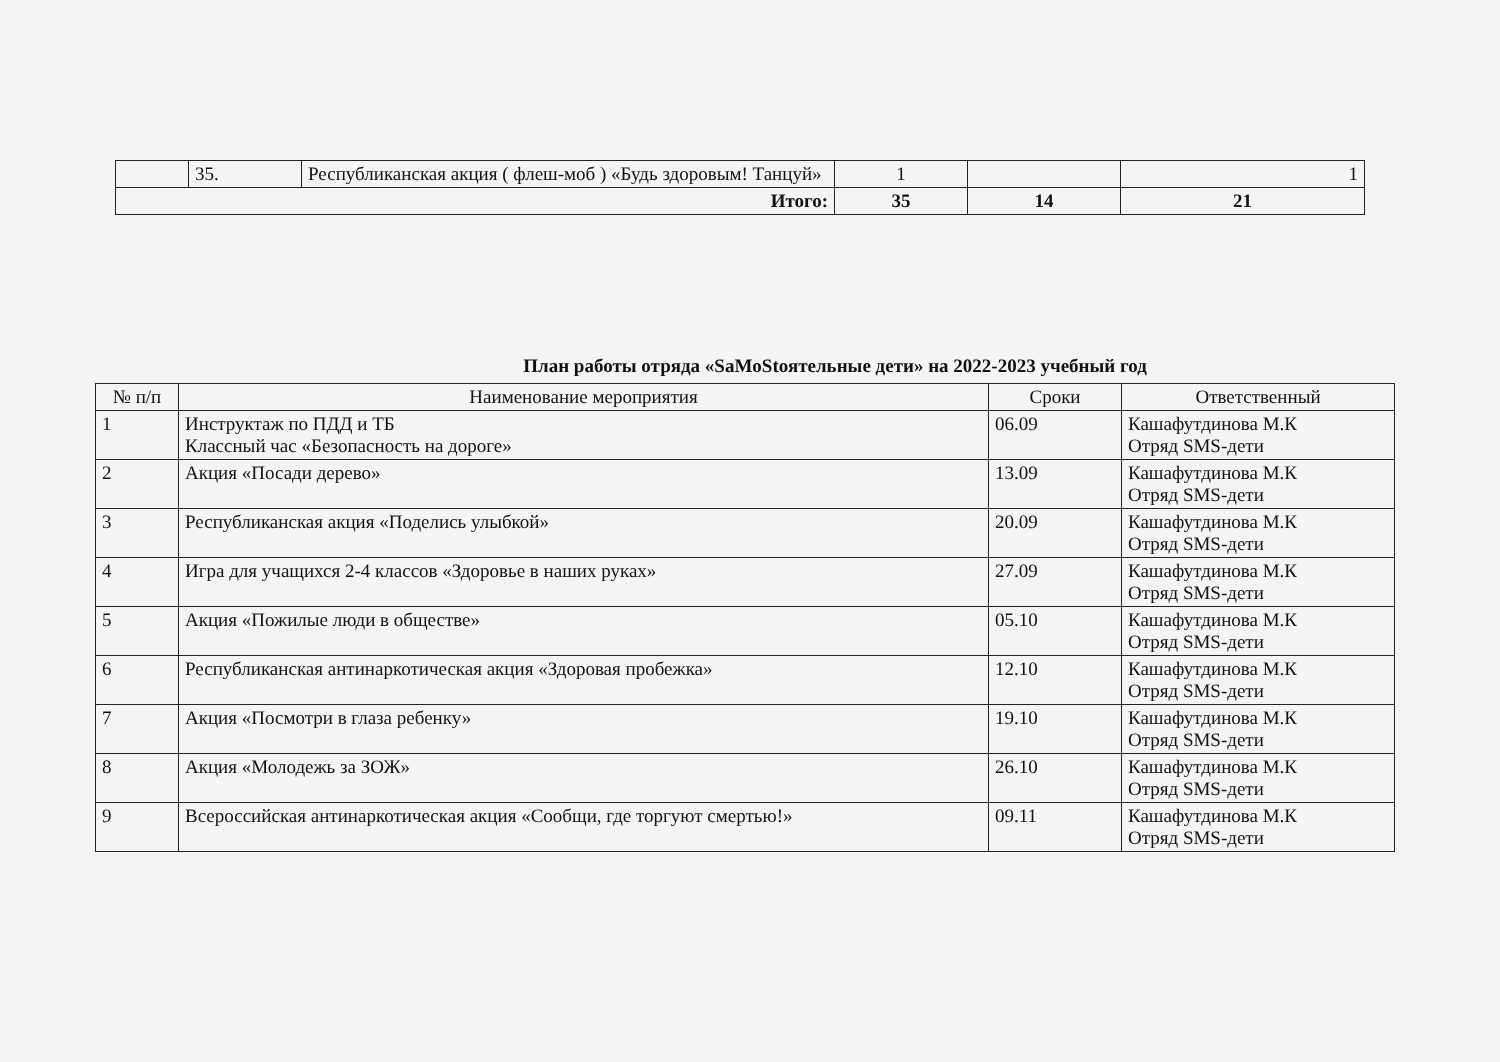| | 35. | Республиканская акция ( флеш-моб ) «Будь здоровым! Танцуй» | 1 | | 1 |
| Итого: | | | 35 | 14 | 21 |
План работы отряда «SaMoStоятельные дети» на 2022-2023 учебный год
| № п/п | Наименование мероприятия | Сроки | Ответственный |
| --- | --- | --- | --- |
| 1 | Инструктаж по ПДД и ТБ Классный час «Безопасность на дороге» | 06.09 | Кашафутдинова М.К Отряд SMS-дети |
| 2 | Акция «Посади дерево» | 13.09 | Кашафутдинова М.К Отряд SMS-дети |
| 3 | Республиканская акция «Поделись улыбкой» | 20.09 | Кашафутдинова М.К Отряд SMS-дети |
| 4 | Игра для учащихся 2-4 классов «Здоровье в наших руках» | 27.09 | Кашафутдинова М.К Отряд SMS-дети |
| 5 | Акция «Пожилые люди в обществе» | 05.10 | Кашафутдинова М.К Отряд SMS-дети |
| 6 | Республиканская антинаркотическая акция «Здоровая пробежка» | 12.10 | Кашафутдинова М.К Отряд SMS-дети |
| 7 | Акция «Посмотри в глаза ребенку» | 19.10 | Кашафутдинова М.К Отряд SMS-дети |
| 8 | Акция «Молодежь за ЗОЖ» | 26.10 | Кашафутдинова М.К Отряд SMS-дети |
| 9 | Всероссийская антинаркотическая акция «Сообщи, где торгуют смертью!» | 09.11 | Кашафутдинова М.К Отряд SMS-дети |